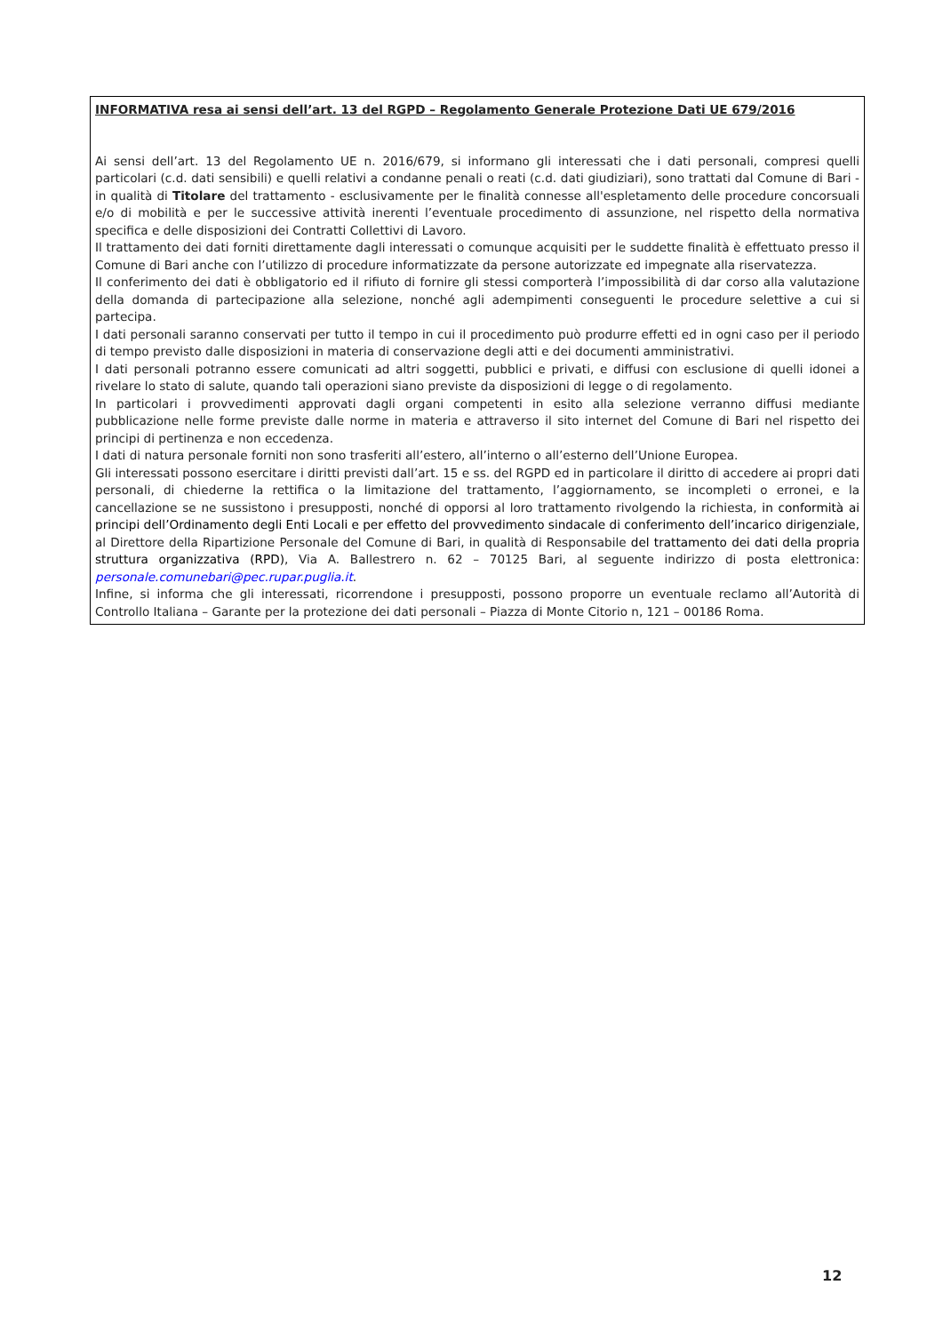INFORMATIVA resa ai sensi dell’art. 13 del RGPD – Regolamento Generale Protezione Dati UE 679/2016
Ai sensi dell’art. 13 del Regolamento UE n. 2016/679, si informano gli interessati che i dati personali, compresi quelli particolari (c.d. dati sensibili) e quelli relativi a condanne penali o reati (c.d. dati giudiziari), sono trattati dal Comune di Bari - in qualità di Titolare del trattamento - esclusivamente per le finalità connesse all'espletamento delle procedure concorsuali e/o di mobilità e per le successive attività inerenti l’eventuale procedimento di assunzione, nel rispetto della normativa specifica e delle disposizioni dei Contratti Collettivi di Lavoro.
Il trattamento dei dati forniti direttamente dagli interessati o comunque acquisiti per le suddette finalità è effettuato presso il Comune di Bari anche con l’utilizzo di procedure informatizzate da persone autorizzate ed impegnate alla riservatezza.
Il conferimento dei dati è obbligatorio ed il rifiuto di fornire gli stessi comporterà l’impossibilità di dar corso alla valutazione della domanda di partecipazione alla selezione, nonché agli adempimenti conseguenti le procedure selettive a cui si partecipa.
I dati personali saranno conservati per tutto il tempo in cui il procedimento può produrre effetti ed in ogni caso per il periodo di tempo previsto dalle disposizioni in materia di conservazione degli atti e dei documenti amministrativi.
I dati personali potranno essere comunicati ad altri soggetti, pubblici e privati, e diffusi con esclusione di quelli idonei a rivelare lo stato di salute, quando tali operazioni siano previste da disposizioni di legge o di regolamento.
In particolari i provvedimenti approvati dagli organi competenti in esito alla selezione verranno diffusi mediante pubblicazione nelle forme previste dalle norme in materia e attraverso il sito internet del Comune di Bari nel rispetto dei principi di pertinenza e non eccedenza.
I dati di natura personale forniti non sono trasferiti all’estero, all’interno o all’esterno dell’Unione Europea.
Gli interessati possono esercitare i diritti previsti dall’art. 15 e ss. del RGPD ed in particolare il diritto di accedere ai propri dati personali, di chiederne la rettifica o la limitazione del trattamento, l’aggiornamento, se incompleti o erronei, e la cancellazione se ne sussistono i presupposti, nonché di opporsi al loro trattamento rivolgendo la richiesta, in conformità ai principi dell’Ordinamento degli Enti Locali e per effetto del provvedimento sindacale di conferimento dell’incarico dirigenziale, al Direttore della Ripartizione Personale del Comune di Bari, in qualità di Responsabile del trattamento dei dati della propria struttura organizzativa (RPD), Via A. Ballestrero n. 62 – 70125 Bari, al seguente indirizzo di posta elettronica: personale.comunebari@pec.rupar.puglia.it.
Infine, si informa che gli interessati, ricorrendone i presupposti, possono proporre un eventuale reclamo all’Autorità di Controllo Italiana – Garante per la protezione dei dati personali – Piazza di Monte Citorio n, 121 – 00186 Roma.
12